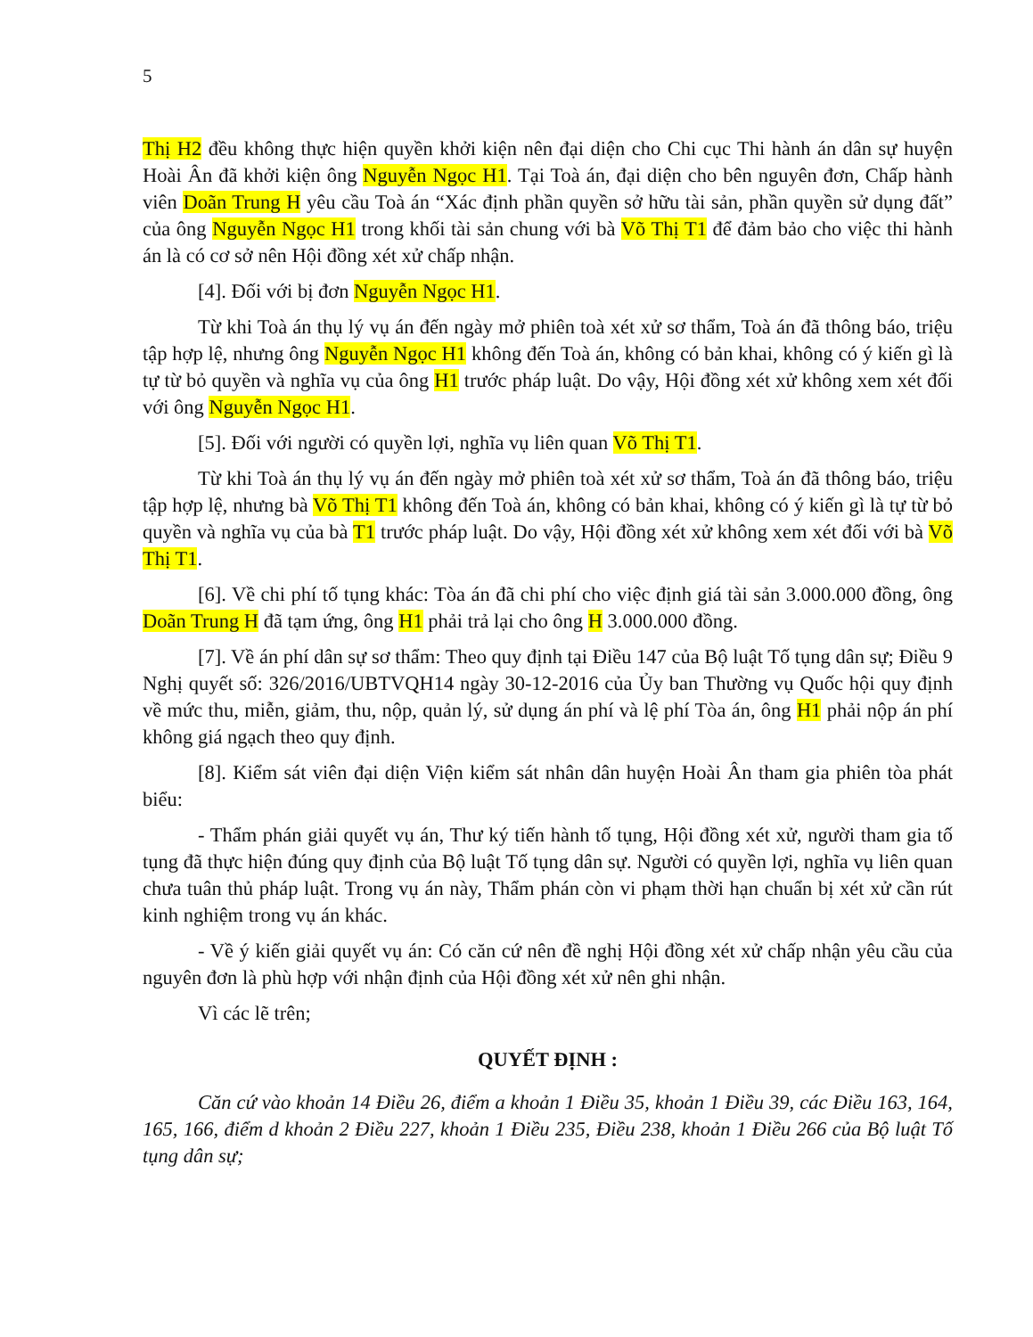5
Thị H2 đều không thực hiện quyền khởi kiện nên đại diện cho Chi cục Thi hành án dân sự huyện Hoài Ân đã khởi kiện ông Nguyễn Ngọc H1. Tại Toà án, đại diện cho bên nguyên đơn, Chấp hành viên Doãn Trung H yêu cầu Toà án “Xác định phần quyền sở hữu tài sản, phần quyền sử dụng đất” của ông Nguyễn Ngọc H1 trong khối tài sản chung với bà Võ Thị T1 để đảm bảo cho việc thi hành án là có cơ sở nên Hội đồng xét xử chấp nhận.
[4]. Đối với bị đơn Nguyễn Ngọc H1.
Từ khi Toà án thụ lý vụ án đến ngày mở phiên toà xét xử sơ thẩm, Toà án đã thông báo, triệu tập hợp lệ, nhưng ông Nguyễn Ngọc H1 không đến Toà án, không có bản khai, không có ý kiến gì là tự từ bỏ quyền và nghĩa vụ của ông H1 trước pháp luật. Do vậy, Hội đồng xét xử không xem xét đối với ông Nguyễn Ngọc H1.
[5]. Đối với người có quyền lợi, nghĩa vụ liên quan Võ Thị T1.
Từ khi Toà án thụ lý vụ án đến ngày mở phiên toà xét xử sơ thẩm, Toà án đã thông báo, triệu tập hợp lệ, nhưng bà Võ Thị T1 không đến Toà án, không có bản khai, không có ý kiến gì là tự từ bỏ quyền và nghĩa vụ của bà T1 trước pháp luật. Do vậy, Hội đồng xét xử không xem xét đối với bà Võ Thị T1.
[6]. Về chi phí tố tụng khác: Tòa án đã chi phí cho việc định giá tài sản 3.000.000 đồng, ông Doãn Trung H đã tạm ứng, ông H1 phải trả lại cho ông H 3.000.000 đồng.
[7]. Về án phí dân sự sơ thẩm: Theo quy định tại Điều 147 của Bộ luật Tố tụng dân sự; Điều 9 Nghị quyết số: 326/2016/UBTVQH14 ngày 30-12-2016 của Ủy ban Thường vụ Quốc hội quy định về mức thu, miễn, giảm, thu, nộp, quản lý, sử dụng án phí và lệ phí Tòa án, ông H1 phải nộp án phí không giá ngạch theo quy định.
[8]. Kiểm sát viên đại diện Viện kiểm sát nhân dân huyện Hoài Ân tham gia phiên tòa phát biểu:
- Thẩm phán giải quyết vụ án, Thư ký tiến hành tố tụng, Hội đồng xét xử, người tham gia tố tụng đã thực hiện đúng quy định của Bộ luật Tố tụng dân sự. Người có quyền lợi, nghĩa vụ liên quan chưa tuân thủ pháp luật. Trong vụ án này, Thẩm phán còn vi phạm thời hạn chuẩn bị xét xử cần rút kinh nghiệm trong vụ án khác.
- Về ý kiến giải quyết vụ án: Có căn cứ nên đề nghị Hội đồng xét xử chấp nhận yêu cầu của nguyên đơn là phù hợp với nhận định của Hội đồng xét xử nên ghi nhận.
Vì các lẽ trên;
QUYẾT ĐỊNH :
Căn cứ vào khoản 14 Điều 26, điểm a khoản 1 Điều 35, khoản 1 Điều 39, các Điều 163, 164, 165, 166, điểm d khoản 2 Điều 227, khoản 1 Điều 235, Điều 238, khoản 1 Điều 266 của Bộ luật Tố tụng dân sự;